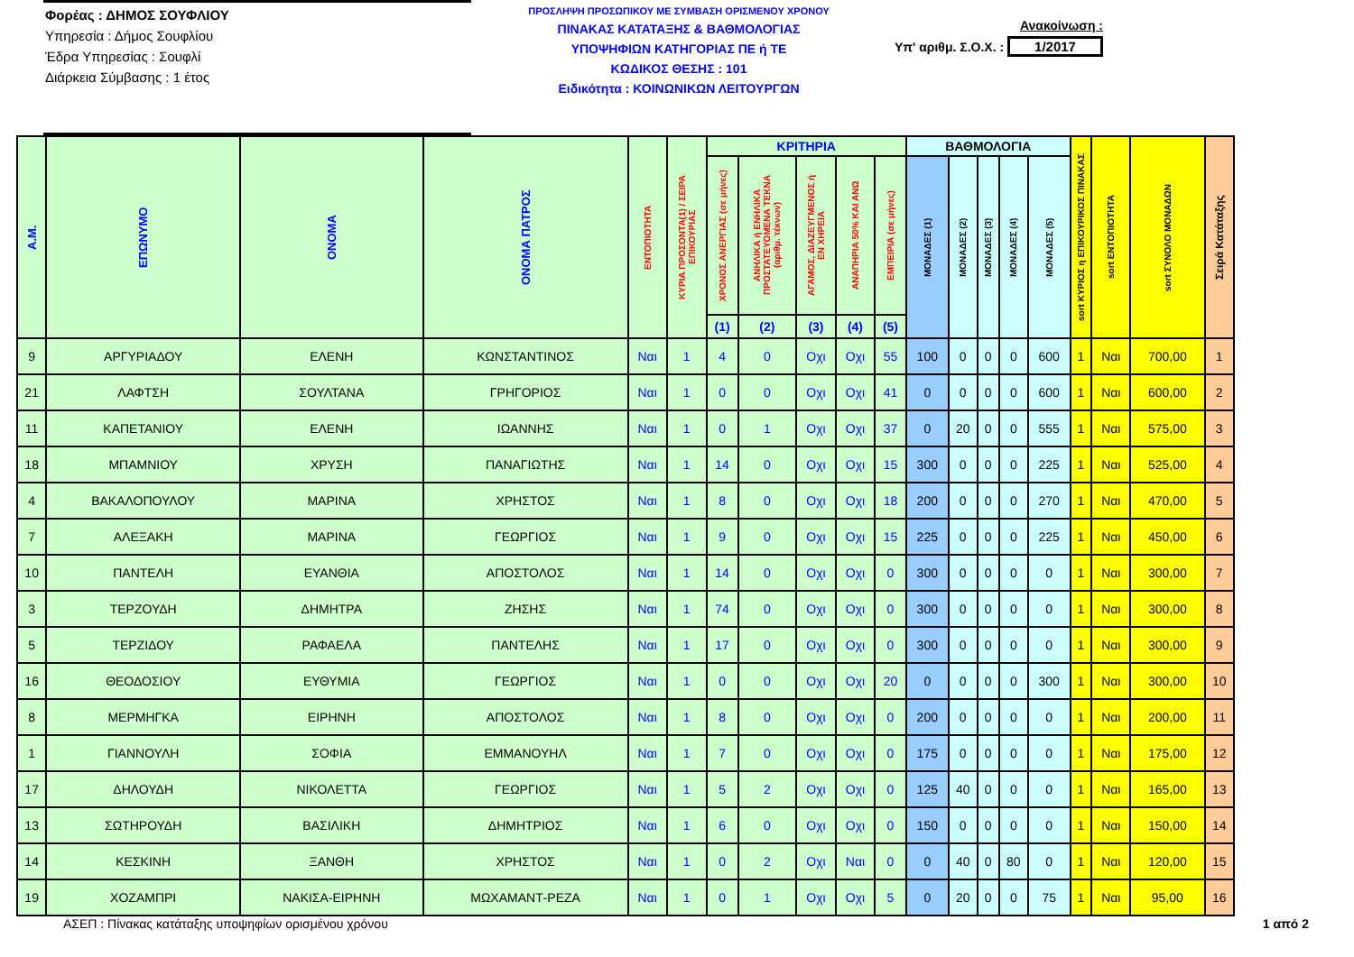Φορέας : ΔΗΜΟΣ ΣΟΥΦΛΙΟΥ
Υπηρεσία : Δήμος Σουφλίου
Έδρα Υπηρεσίας : Σουφλί
Διάρκεια Σύμβασης : 1 έτος
ΠΡΟΣΛΗΨΗ ΠΡΟΣΩΠΙΚΟΥ ΜΕ ΣΥΜΒΑΣΗ ΟΡΙΣΜΕΝΟΥ ΧΡΟΝΟΥ
ΠΙΝΑΚΑΣ ΚΑΤΑΤΑΞΗΣ & ΒΑΘΜΟΛΟΓΙΑΣ
ΥΠΟΨΗΦΙΩΝ ΚΑΤΗΓΟΡΙΑΣ ΠΕ ή ΤΕ
ΚΩΔΙΚΟΣ ΘΕΣΗΣ : 101
Ειδικότητα : ΚΟΙΝΩΝΙΚΩΝ ΛΕΙΤΟΥΡΓΩΝ
Ανακοίνωση :
Υπ' αριθμ. Σ.Ο.Χ. : 1/2017
| Α.Μ. | ΕΠΩΝΥΜΟ | ΟΝΟΜΑ | ΟΝΟΜΑ ΠΑΤΡΟΣ | ΕΝΤΟΠΙΟΤΗΤΑ | ΚΥΡΙΑ ΠΡΟΣΟΝΤΑ(1) / ΣΕΙΡΑ ΕΠΙΚΟΥΡΙΑΣ | ΚΡΙΤΗΡΙΑ | | | | | ΒΑΘΜΟΛΟΓΙΑ | | | | | sort ΚΥΡΙΟΣ η ΕΠΙΚΟΥΡΙΚΟΣ ΠΙΝΑΚΑΣ | sort ΕΝΤΟΠΙΟΤΗΤΑ | sort ΣΥΝΟΛΟ ΜΟΝΑΔΩΝ | Σειρά Κατάταξης |
| --- | --- | --- | --- | --- | --- | --- | --- | --- | --- | --- | --- | --- | --- | --- | --- | --- | --- | --- | --- |
| | | | | | | ΧΡΟΝΟΣ ΑΝΕΡΓΙΑΣ (σε μήνες) | ΑΝΗΛΙΚΑ ή ΕΝΗΛΙΚΑ ΠΡΟΣΤΑΤΕΥΟΜΕΝΑ ΤΕΚΝΑ (αριθμ. τέκνων) | ΑΓΑΜΟΣ, ΔΙΑΖΕΥΓΜΕΝΟΣ ή ΕΝ ΧΗΡΕΙΑ | ΑΝΑΠΗΡΙΑ 50% ΚΑΙ ΑΝΩ | ΕΜΠΕΙΡΙΑ (σε μήνες) | ΜΟΝΑΔΕΣ (1) | ΜΟΝΑΔΕΣ (2) | ΜΟΝΑΔΕΣ (3) | ΜΟΝΑΔΕΣ (4) | ΜΟΝΑΔΕΣ (5) | | | | |
| | | | | | | (1) | (2) | (3) | (4) | (5) | | | | | | | | | |
| 9 | ΑΡΓΥΡΙΑΔΟΥ | ΕΛΕΝΗ | ΚΩΝΣΤΑΝΤΙΝΟΣ | Ναι | 1 | 4 | 0 | Οχι | Οχι | 55 | 100 | 0 | 0 | 0 | 600 | 1 | Ναι | 700,00 | 1 |
| 21 | ΛΑΦΤΣΗ | ΣΟΥΛΤΑΝΑ | ΓΡΗΓΟΡΙΟΣ | Ναι | 1 | 0 | 0 | Οχι | Οχι | 41 | 0 | 0 | 0 | 0 | 600 | 1 | Ναι | 600,00 | 2 |
| 11 | ΚΑΠΕΤΑΝΙΟΥ | ΕΛΕΝΗ | ΙΩΑΝΝΗΣ | Ναι | 1 | 0 | 1 | Οχι | Οχι | 37 | 0 | 20 | 0 | 0 | 555 | 1 | Ναι | 575,00 | 3 |
| 18 | ΜΠΑΜΝΙΟΥ | ΧΡΥΣΗ | ΠΑΝΑΓΙΩΤΗΣ | Ναι | 1 | 14 | 0 | Οχι | Οχι | 15 | 300 | 0 | 0 | 0 | 225 | 1 | Ναι | 525,00 | 4 |
| 4 | ΒΑΚΑΛΟΠΟΥΛΟΥ | ΜΑΡΙΝΑ | ΧΡΗΣΤΟΣ | Ναι | 1 | 8 | 0 | Οχι | Οχι | 18 | 200 | 0 | 0 | 0 | 270 | 1 | Ναι | 470,00 | 5 |
| 7 | ΑΛΕΞΑΚΗ | ΜΑΡΙΝΑ | ΓΕΩΡΓΙΟΣ | Ναι | 1 | 9 | 0 | Οχι | Οχι | 15 | 225 | 0 | 0 | 0 | 225 | 1 | Ναι | 450,00 | 6 |
| 10 | ΠΑΝΤΕΛΗ | ΕΥΑΝΘΙΑ | ΑΠΟΣΤΟΛΟΣ | Ναι | 1 | 14 | 0 | Οχι | Οχι | 0 | 300 | 0 | 0 | 0 | 0 | 1 | Ναι | 300,00 | 7 |
| 3 | ΤΕΡΖΟΥΔΗ | ΔΗΜΗΤΡΑ | ΖΗΣΗΣ | Ναι | 1 | 74 | 0 | Οχι | Οχι | 0 | 300 | 0 | 0 | 0 | 0 | 1 | Ναι | 300,00 | 8 |
| 5 | ΤΕΡΖΙΔΟΥ | ΡΑΦΑΕΛΑ | ΠΑΝΤΕΛΗΣ | Ναι | 1 | 17 | 0 | Οχι | Οχι | 0 | 300 | 0 | 0 | 0 | 0 | 1 | Ναι | 300,00 | 9 |
| 16 | ΘΕΟΔΟΣΙΟΥ | ΕΥΘΥΜΙΑ | ΓΕΩΡΓΙΟΣ | Ναι | 1 | 0 | 0 | Οχι | Οχι | 20 | 0 | 0 | 0 | 0 | 300 | 1 | Ναι | 300,00 | 10 |
| 8 | ΜΕΡΜΗΓΚΑ | ΕΙΡΗΝΗ | ΑΠΟΣΤΟΛΟΣ | Ναι | 1 | 8 | 0 | Οχι | Οχι | 0 | 200 | 0 | 0 | 0 | 0 | 1 | Ναι | 200,00 | 11 |
| 1 | ΓΙΑΝΝΟΥΛΗ | ΣΟΦΙΑ | ΕΜΜΑΝΟΥΗΛ | Ναι | 1 | 7 | 0 | Οχι | Οχι | 0 | 175 | 0 | 0 | 0 | 0 | 1 | Ναι | 175,00 | 12 |
| 17 | ΔΗΛΟΥΔΗ | ΝΙΚΟΛΕΤΤΑ | ΓΕΩΡΓΙΟΣ | Ναι | 1 | 5 | 2 | Οχι | Οχι | 0 | 125 | 40 | 0 | 0 | 0 | 1 | Ναι | 165,00 | 13 |
| 13 | ΣΩΤΗΡΟΥΔΗ | ΒΑΣΙΛΙΚΗ | ΔΗΜΗΤΡΙΟΣ | Ναι | 1 | 6 | 0 | Οχι | Οχι | 0 | 150 | 0 | 0 | 0 | 0 | 1 | Ναι | 150,00 | 14 |
| 14 | ΚΕΣΚΙΝΗ | ΞΑΝΘΗ | ΧΡΗΣΤΟΣ | Ναι | 1 | 0 | 2 | Οχι | Ναι | 0 | 0 | 40 | 0 | 80 | 0 | 1 | Ναι | 120,00 | 15 |
| 19 | ΧΟΖΑΜΠΡΙ | ΝΑΚΙΣΑ-ΕΙΡΗΝΗ | ΜΩΧΑΜΑΝΤ-ΡΕΖΑ | Ναι | 1 | 0 | 1 | Οχι | Οχι | 5 | 0 | 20 | 0 | 0 | 75 | 1 | Ναι | 95,00 | 16 |
ΑΣΕΠ : Πίνακας κατάταξης υποψηφίων ορισμένου χρόνου 1 από 2